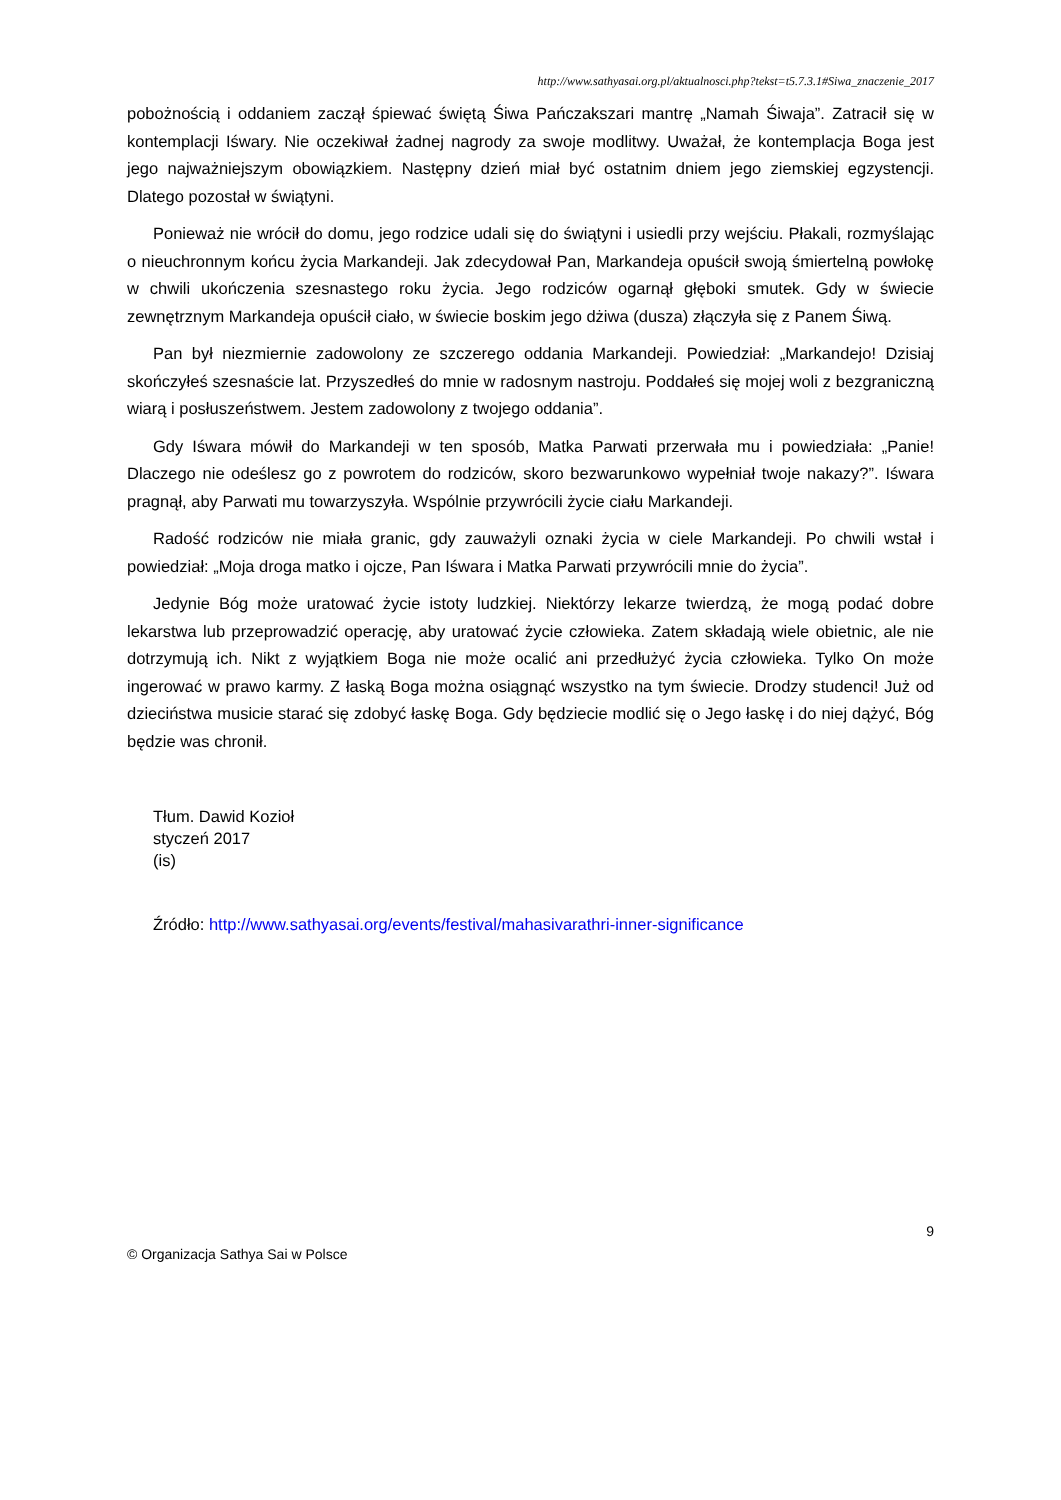http://www.sathyasai.org.pl/aktualnosci.php?tekst=t5.7.3.1#Siwa_znaczenie_2017
pobożnością i oddaniem zaczął śpiewać świętą Śiwa Pańczakszari mantrę „Namah Śiwaja”. Zatracił się w kontemplacji Iśwary. Nie oczekiwał żadnej nagrody za swoje modlitwy. Uważał, że kontemplacja Boga jest jego najważniejszym obowiązkiem. Następny dzień miał być ostatnim dniem jego ziemskiej egzystencji. Dlatego pozostał w świątyni.
Ponieważ nie wrócił do domu, jego rodzice udali się do świątyni i usiedli przy wejściu. Płakali, rozmyślając o nieuchronnym końcu życia Markandeji. Jak zdecydował Pan, Markandeja opuścił swoją śmiertelną powłokę w chwili ukończenia szesnastego roku życia. Jego rodziców ogarnął głęboki smutek. Gdy w świecie zewnętrznym Markandeja opuścił ciało, w świecie boskim jego dżiwa (dusza) złączyła się z Panem Śiwą.
Pan był niezmiernie zadowolony ze szczerego oddania Markandeji. Powiedział: „Markandejo! Dzisiaj skończyłeś szesnaście lat. Przyszedłeś do mnie w radosnym nastroju. Poddałeś się mojej woli z bezgraniczną wiarą i posłuszeństwem. Jestem zadowolony z twojego oddania”.
Gdy Iśwara mówił do Markandeji w ten sposób, Matka Parwati przerwała mu i powiedziała: „Panie! Dlaczego nie odeślesz go z powrotem do rodziców, skoro bezwarunkowo wypełniał twoje nakazy?”. Iśwara pragnął, aby Parwati mu towarzyszyła. Wspólnie przywrócili życie ciału Markandeji.
Radość rodziców nie miała granic, gdy zauważyli oznaki życia w ciele Markandeji. Po chwili wstał i powiedział: „Moja droga matko i ojcze, Pan Iśwara i Matka Parwati przywrócili mnie do życia”.
Jedynie Bóg może uratować życie istoty ludzkiej. Niektórzy lekarze twierdzą, że mogą podać dobre lekarstwa lub przeprowadzić operację, aby uratować życie człowieka. Zatem składają wiele obietnic, ale nie dotrzymują ich. Nikt z wyjątkiem Boga nie może ocalić ani przedłużyć życia człowieka. Tylko On może ingerować w prawo karmy. Z łaską Boga można osiągnąć wszystko na tym świecie. Drodzy studenci! Już od dzieciństwa musicie starać się zdobyć łaskę Boga. Gdy będziecie modlić się o Jego łaskę i do niej dążyć, Bóg będzie was chronił.
Tłum. Dawid Kozioł
styczeń 2017
(is)
Źródło: http://www.sathyasai.org/events/festival/mahasivarathri-inner-significance
9
© Organizacja Sathya Sai w Polsce